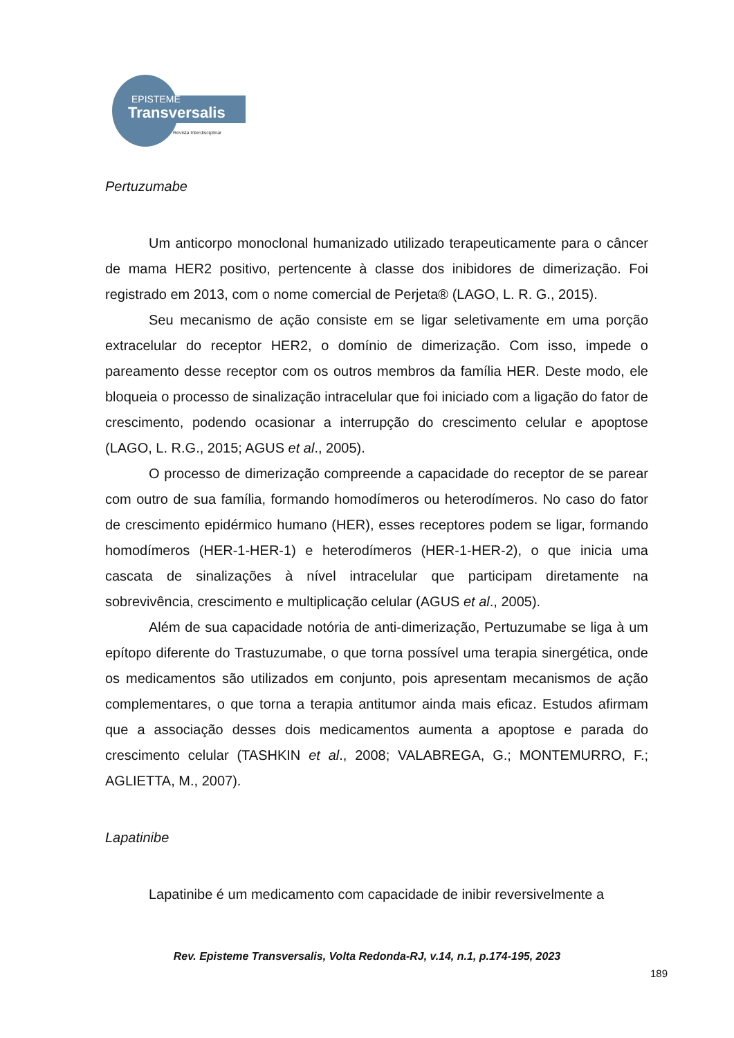EPISTEME
Transversalis
Revista Interdisciplinar
Pertuzumabe
Um anticorpo monoclonal humanizado utilizado terapeuticamente para o câncer de mama HER2 positivo, pertencente à classe dos inibidores de dimerização. Foi registrado em 2013, com o nome comercial de Perjeta® (LAGO, L. R. G., 2015).
Seu mecanismo de ação consiste em se ligar seletivamente em uma porção extracelular do receptor HER2, o domínio de dimerização. Com isso, impede o pareamento desse receptor com os outros membros da família HER. Deste modo, ele bloqueia o processo de sinalização intracelular que foi iniciado com a ligação do fator de crescimento, podendo ocasionar a interrupção do crescimento celular e apoptose (LAGO, L. R.G., 2015; AGUS et al., 2005).
O processo de dimerização compreende a capacidade do receptor de se parear com outro de sua família, formando homodímeros ou heterodímeros. No caso do fator de crescimento epidérmico humano (HER), esses receptores podem se ligar, formando homodímeros (HER-1-HER-1) e heterodímeros (HER-1-HER-2), o que inicia uma cascata de sinalizações à nível intracelular que participam diretamente na sobrevivência, crescimento e multiplicação celular (AGUS et al., 2005).
Além de sua capacidade notória de anti-dimerização, Pertuzumabe se liga à um epítopo diferente do Trastuzumabe, o que torna possível uma terapia sinergética, onde os medicamentos são utilizados em conjunto, pois apresentam mecanismos de ação complementares, o que torna a terapia antitumor ainda mais eficaz. Estudos afirmam que a associação desses dois medicamentos aumenta a apoptose e parada do crescimento celular (TASHKIN et al., 2008; VALABREGA, G.; MONTEMURRO, F.; AGLIETTA, M., 2007).
Lapatinibe
Lapatinibe é um medicamento com capacidade de inibir reversivelmente a
Rev. Episteme Transversalis, Volta Redonda-RJ, v.14, n.1, p.174-195, 2023
189